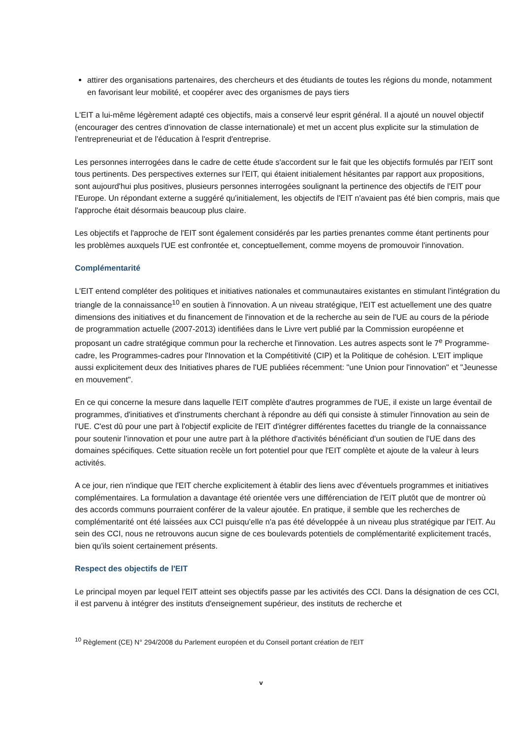attirer des organisations partenaires, des chercheurs et des étudiants de toutes les régions du monde, notamment en favorisant leur mobilité, et coopérer avec des organismes de pays tiers
L'EIT a lui-même légèrement adapté ces objectifs, mais a conservé leur esprit général. Il a ajouté un nouvel objectif (encourager des centres d'innovation de classe internationale) et met un accent plus explicite sur la stimulation de l'entrepreneuriat et de l'éducation à l'esprit d'entreprise.
Les personnes interrogées dans le cadre de cette étude s'accordent sur le fait que les objectifs formulés par l'EIT sont tous pertinents. Des perspectives externes sur l'EIT, qui étaient initialement hésitantes par rapport aux propositions, sont aujourd'hui plus positives, plusieurs personnes interrogées soulignant la pertinence des objectifs de l'EIT pour l'Europe. Un répondant externe a suggéré qu'initialement, les objectifs de l'EIT n'avaient pas été bien compris, mais que l'approche était désormais beaucoup plus claire.
Les objectifs et l'approche de l'EIT sont également considérés par les parties prenantes comme étant pertinents pour les problèmes auxquels l'UE est confrontée et, conceptuellement, comme moyens de promouvoir l'innovation.
Complémentarité
L'EIT entend compléter des politiques et initiatives nationales et communautaires existantes en stimulant l'intégration du triangle de la connaissance<sup>10</sup> en soutien à l'innovation. A un niveau stratégique, l'EIT est actuellement une des quatre dimensions des initiatives et du financement de l'innovation et de la recherche au sein de l'UE au cours de la période de programmation actuelle (2007-2013) identifiées dans le Livre vert publié par la Commission européenne et proposant un cadre stratégique commun pour la recherche et l'innovation. Les autres aspects sont le 7<sup>e</sup> Programme-cadre, les Programmes-cadres pour l'Innovation et la Compétitivité (CIP) et la Politique de cohésion. L'EIT implique aussi explicitement deux des Initiatives phares de l'UE publiées récemment: "une Union pour l'innovation" et "Jeunesse en mouvement".
En ce qui concerne la mesure dans laquelle l'EIT complète d'autres programmes de l'UE, il existe un large éventail de programmes, d'initiatives et d'instruments cherchant à répondre au défi qui consiste à stimuler l'innovation au sein de l'UE. C'est dû pour une part à l'objectif explicite de l'EIT d'intégrer différentes facettes du triangle de la connaissance pour soutenir l'innovation et pour une autre part à la pléthore d'activités bénéficiant d'un soutien de l'UE dans des domaines spécifiques. Cette situation recèle un fort potentiel pour que l'EIT complète et ajoute de la valeur à leurs activités.
A ce jour, rien n'indique que l'EIT cherche explicitement à établir des liens avec d'éventuels programmes et initiatives complémentaires. La formulation a davantage été orientée vers une différenciation de l'EIT plutôt que de montrer où des accords communs pourraient conférer de la valeur ajoutée. En pratique, il semble que les recherches de complémentarité ont été laissées aux CCI puisqu'elle n'a pas été développée à un niveau plus stratégique par l'EIT. Au sein des CCI, nous ne retrouvons aucun signe de ces boulevards potentiels de complémentarité explicitement tracés, bien qu'ils soient certainement présents.
Respect des objectifs de l'EIT
Le principal moyen par lequel l'EIT atteint ses objectifs passe par les activités des CCI. Dans la désignation de ces CCI, il est parvenu à intégrer des instituts d'enseignement supérieur, des instituts de recherche et
<sup>10</sup> Règlement (CE) N° 294/2008 du Parlement européen et du Conseil portant création de l'EIT
v